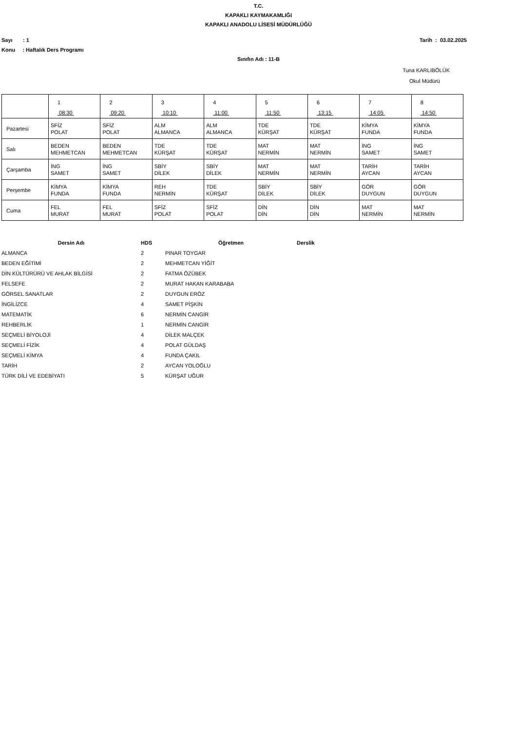T.C.
KAPAKLI KAYMAKAMLIĞI
KAPAKLI ANADOLU LİSESİ MÜDÜRLÜĞÜ
Sayı : 1 Tarih : 03.02.2025
Konu : Haftalık Ders Programı
Sınıfın Adı : 11-B
Tuna KARLIBÖLÜK
Okul Müdürü
| | 1 08:30 | 2 09:20 | 3 10:10 | 4 11:00 | 5 11:50 | 6 13:15 | 7 14:05 | 8 14:50 |
| Pazartesi | SFİZ POLAT | SFİZ POLAT | ALM ALMANCA | ALM ALMANCA | TDE KÜRŞAT | TDE KÜRŞAT | KİMYA FUNDA | KİMYA FUNDA |
| Salı | BEDEN MEHMETCAN | BEDEN MEHMETCAN | TDE KÜRŞAT | TDE KÜRŞAT | MAT NERMİN | MAT NERMİN | İNG SAMET | İNG SAMET |
| Çarşamba | İNG SAMET | İNG SAMET | SBİY DİLEK | SBİY DİLEK | MAT NERMİN | MAT NERMİN | TARİH AYCAN | TARİH AYCAN |
| Perşembe | KİMYA FUNDA | KİMYA FUNDA | REH NERMİN | TDE KÜRŞAT | SBİY DİLEK | SBİY DİLEK | GÖR DUYGUN | GÖR DUYGUN |
| Cuma | FEL MURAT | FEL MURAT | SFİZ POLAT | SFİZ POLAT | DİN DİN | DİN DİN | MAT NERMİN | MAT NERMİN |
| Dersin Adı | HDS | | Öğretmen | Derslik |
| --- | --- | --- | --- | --- |
| ALMANCA | 2 | | PINAR TOYGAR | |
| BEDEN EĞİTİMİ | 2 | | MEHMETCAN YİĞİT | |
| DİN KÜLTÜRÜRÜ VE AHLAK BİLGİSİ | 2 | | FATMA ÖZÜBEK | |
| FELSEFE | 2 | | MURAT HAKAN KARABABA | |
| GÖRSEL SANATLAR | 2 | | DUYGUN ERÖZ | |
| İNGİLİZCE | 4 | | SAMET PİŞKİN | |
| MATEMATİK | 6 | | NERMİN CANGİR | |
| REHBERLİK | 1 | | NERMİN CANGİR | |
| SEÇMELİ BİYOLOJİ | 4 | | DİLEK MALÇEK | |
| SEÇMELİ FİZİK | 4 | | POLAT GÜLDAŞ | |
| SEÇMELİ KİMYA | 4 | | FUNDA ÇAKIL | |
| TARİH | 2 | | AYCAN YOLOĞLU | |
| TÜRK DİLİ VE EDEBİYATI | 5 | | KÜRŞAT UĞUR | |